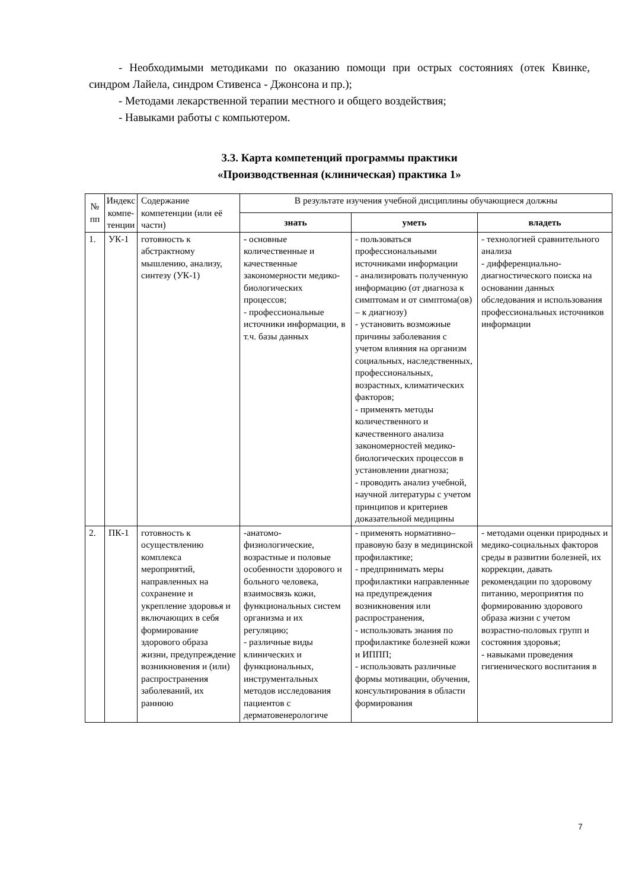- Необходимыми методиками по оказанию помощи при острых состояниях (отек Квинке, синдром Лайела, синдром Стивенса - Джонсона и пр.);
- Методами лекарственной терапии местного и общего воздействия;
- Навыками работы с компьютером.
3.3. Карта компетенций программы практики
«Производственная (клиническая) практика 1»
| № пп | Индекс компе-тенции | Содержание компетенции (или её части) | В результате изучения учебной дисциплины обучающиеся должны | | |
| --- | --- | --- | --- | --- | --- |
| | | | знать | уметь | владеть |
| 1. | УК-1 | готовность к абстрактному мышлению, анализу, синтезу (УК-1) | - основные количественные и качественные закономерности медико-биологических процессов; - профессиональные источники информации, в т.ч. базы данных | - пользоваться профессиональными источниками информации - анализировать полученную информацию (от диагноза к симптомам и от симптома(ов) – к диагнозу) - установить возможные причины заболевания с учетом влияния на организм социальных, наследственных, профессиональных, возрастных, климатических факторов; - применять методы количественного и качественного анализа закономерностей медико-биологических процессов в установлении диагноза; - проводить анализ учебной, научной литературы с учетом принципов и критериев доказательной медицины | - технологией сравнительного анализа - дифференциально-диагностического поиска на основании данных обследования и использования профессиональных источников информации |
| 2. | ПК-1 | готовность к осуществлению комплекса мероприятий, направленных на сохранение и укрепление здоровья и включающих в себя формирование здорового образа жизни, предупреждение возникновения и (или) распространения заболеваний, их раннюю | -анатомо-физиологические, возрастные и половые особенности здорового и больного человека, взаимосвязь кожи, функциональных систем организма и их регуляцию; - различные виды клинических и функциональных, инструментальных методов исследования пациентов с дерматовенерологиче | - применять нормативно–правовую базу в медицинской профилактике; - предпринимать меры профилактики направленные на предупреждения возникновения или распространения, - использовать знания по профилактике болезней кожи и ИППП; - использовать различные формы мотивации, обучения, консультирования в области формирования | - методами оценки природных и медико-социальных факторов среды в развитии болезней, их коррекции, давать рекомендации по здоровому питанию, мероприятия по формированию здорового образа жизни с учетом возрастно-половых групп и состояния здоровья; - навыками проведения гигиенического воспитания в |
7